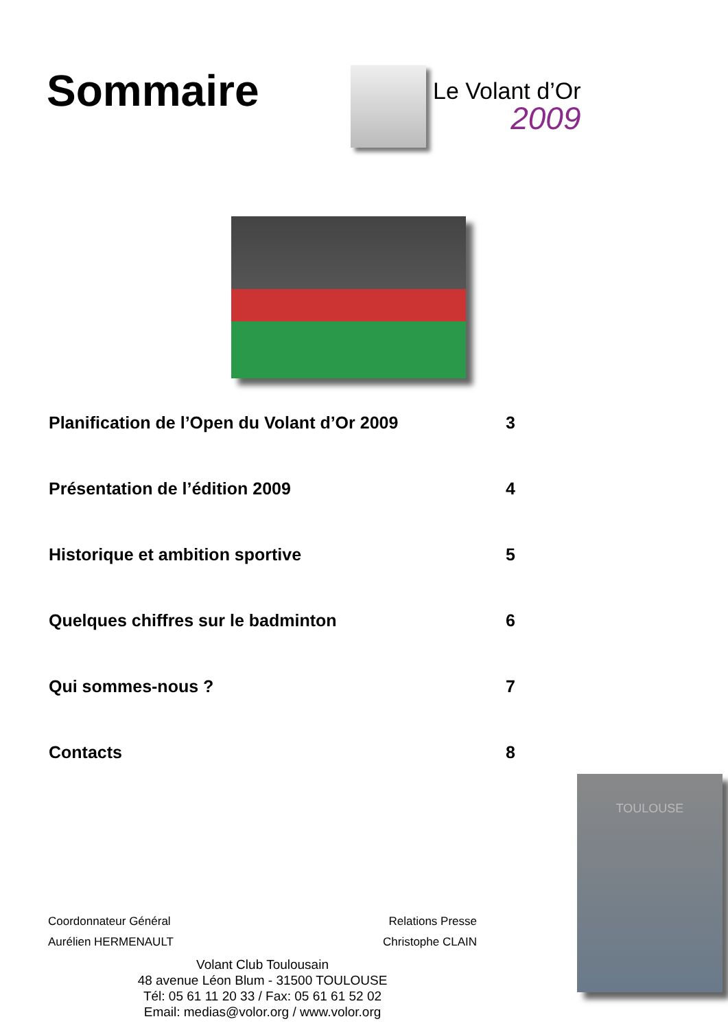Sommaire
Le Volant d’Or
2009
Planification de l’Open du Volant d’Or 2009 3
Présentation de l’édition 2009 4
Historique et ambition sportive 5
Quelques chiffres sur le badminton 6
Qui sommes-nous ? 7
Contacts 8
Coordonnateur Général Relations Presse
Aurélien HERMENAULT Christophe CLAIN
Volant Club Toulousain
48 avenue Léon Blum - 31500 TOULOUSE
Tél: 05 61 11 20 33 / Fax: 05 61 61 52 02
Email: medias@volor.org / www.volor.org
TOULOUSE